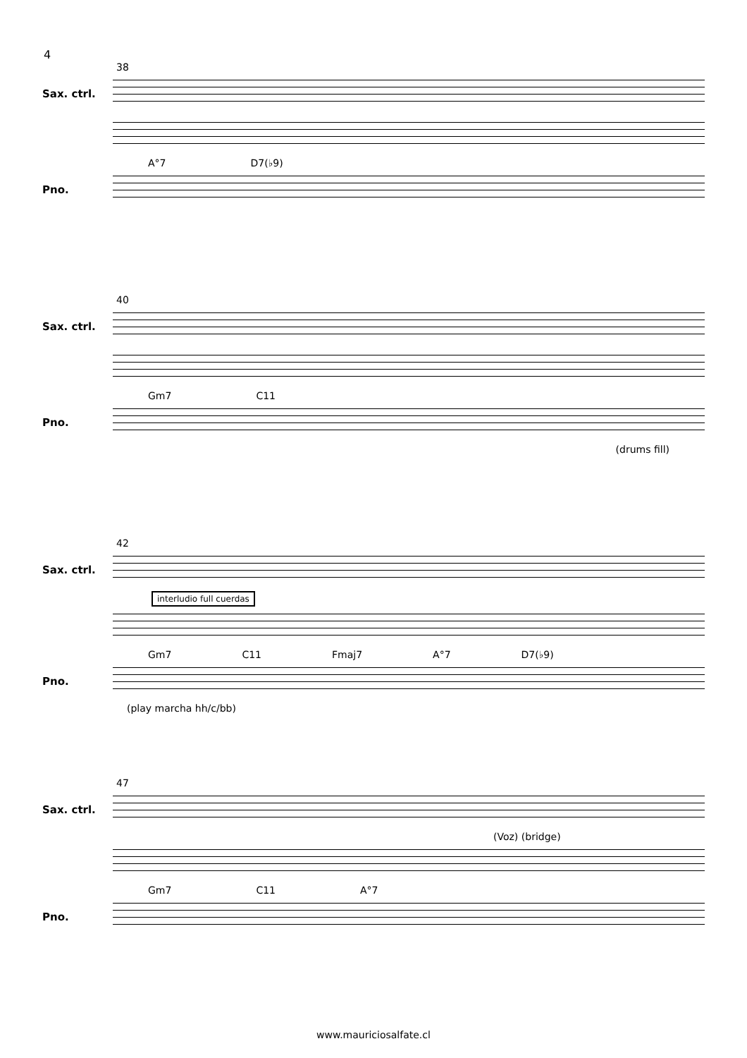4
38
Sax. ctrl.
A°7 D7(♭9)
Pno.
40
Sax. ctrl.
Gm7 C11
Pno.
(drums fill)
42
Sax. ctrl.
interludio full cuerdas
Gm7 C11 Fmaj7 A°7 D7(♭9)
Pno.
(play marcha hh/c/bb)
47
Sax. ctrl.
(Voz) (bridge)
Gm7 C11 A°7
Pno.
www.mauriciosalfate.cl